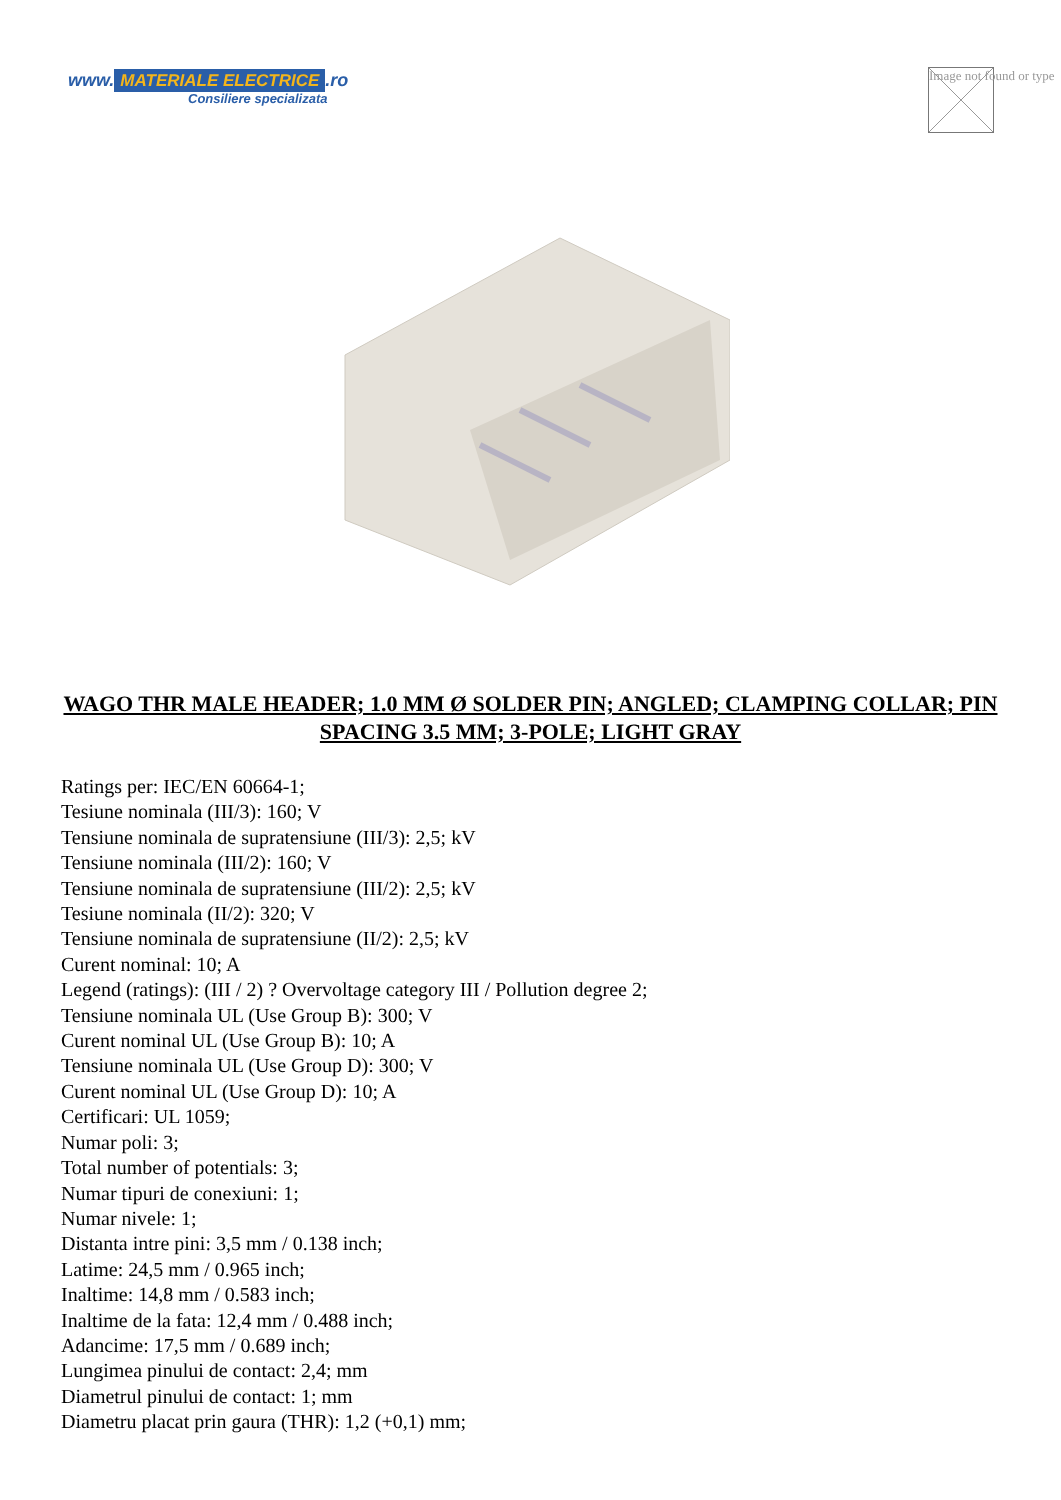www. MATERIALE ELECTRICE.ro
Consiliere specializata
Image not found or type
WAGO THR MALE HEADER; 1.0 MM Ø SOLDER PIN; ANGLED; CLAMPING COLLAR; PIN SPACING 3.5 MM; 3-POLE; LIGHT GRAY
Ratings per: IEC/EN 60664-1;
Tesiune nominala (III/3): 160; V
Tensiune nominala de supratensiune (III/3): 2,5; kV
Tensiune nominala (III/2): 160; V
Tensiune nominala de supratensiune (III/2): 2,5; kV
Tesiune nominala (II/2): 320; V
Tensiune nominala de supratensiune (II/2): 2,5; kV
Curent nominal: 10; A
Legend (ratings): (III / 2) ? Overvoltage category III / Pollution degree 2;
Tensiune nominala UL (Use Group B): 300; V
Curent nominal UL (Use Group B): 10; A
Tensiune nominala UL (Use Group D): 300; V
Curent nominal UL (Use Group D): 10; A
Certificari: UL 1059;
Numar poli: 3;
Total number of potentials: 3;
Numar tipuri de conexiuni: 1;
Numar nivele: 1;
Distanta intre pini: 3,5 mm / 0.138 inch;
Latime: 24,5 mm / 0.965 inch;
Inaltime: 14,8 mm / 0.583 inch;
Inaltime de la fata: 12,4 mm / 0.488 inch;
Adancime: 17,5 mm / 0.689 inch;
Lungimea pinului de contact: 2,4; mm
Diametrul pinului de contact: 1; mm
Diametru placat prin gaura (THR): 1,2 (+0,1) mm;